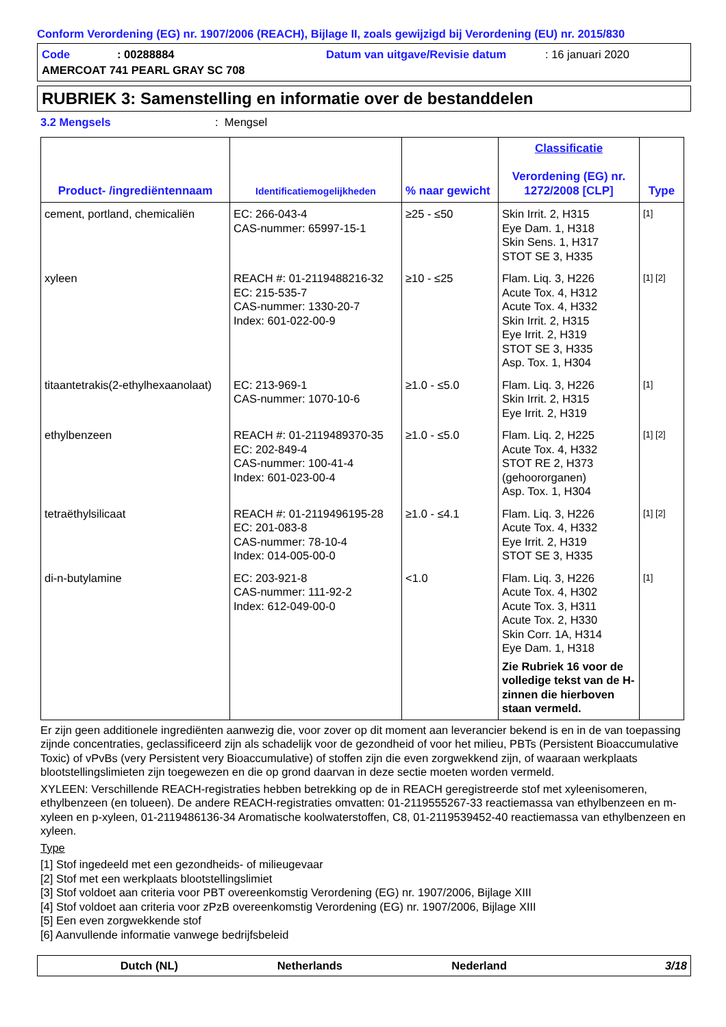Conform Verordening (EG) nr. 1907/2006 (REACH), Bijlage II, zoals gewijzigd bij Verordening (EU) nr. 2015/830
Code: 00288884 Datum van uitgave/Revisie datum: 16 januari 2020
AMERCOAT 741 PEARL GRAY SC 708
RUBRIEK 3: Samenstelling en informatie over de bestanddelen
3.2 Mengsels: Mengsel
| Product- /ingrediëntennaam | Identificatiemogelijkheden | % naar gewicht | Classificatie Verordening (EG) nr. 1272/2008 [CLP] | Type |
| --- | --- | --- | --- | --- |
| cement, portland, chemicaliën | EC: 266-043-4 CAS-nummer: 65997-15-1 | ≥25 - ≤50 | Skin Irrit. 2, H315 Eye Dam. 1, H318 Skin Sens. 1, H317 STOT SE 3, H335 | [1] |
| xyleen | REACH #: 01-2119488216-32 EC: 215-535-7 CAS-nummer: 1330-20-7 Index: 601-022-00-9 | ≥10 - ≤25 | Flam. Liq. 3, H226 Acute Tox. 4, H312 Acute Tox. 4, H332 Skin Irrit. 2, H315 Eye Irrit. 2, H319 STOT SE 3, H335 Asp. Tox. 1, H304 | [1] [2] |
| titaantetrakis(2-ethylhexaanolaat) | EC: 213-969-1 CAS-nummer: 1070-10-6 | ≥1.0 - ≤5.0 | Flam. Liq. 3, H226 Skin Irrit. 2, H315 Eye Irrit. 2, H319 | [1] |
| ethylbenzeen | REACH #: 01-2119489370-35 EC: 202-849-4 CAS-nummer: 100-41-4 Index: 601-023-00-4 | ≥1.0 - ≤5.0 | Flam. Liq. 2, H225 Acute Tox. 4, H332 STOT RE 2, H373 (gehoororganen) Asp. Tox. 1, H304 | [1] [2] |
| tetraëthylsilicaat | REACH #: 01-2119496195-28 EC: 201-083-8 CAS-nummer: 78-10-4 Index: 014-005-00-0 | ≥1.0 - ≤4.1 | Flam. Liq. 3, H226 Acute Tox. 4, H332 Eye Irrit. 2, H319 STOT SE 3, H335 | [1] [2] |
| di-n-butylamine | EC: 203-921-8 CAS-nummer: 111-92-2 Index: 612-049-00-0 | <1.0 | Flam. Liq. 3, H226 Acute Tox. 4, H302 Acute Tox. 3, H311 Acute Tox. 2, H330 Skin Corr. 1A, H314 Eye Dam. 1, H318 Zie Rubriek 16 voor de volledige tekst van de H-zinnen die hierboven staan vermeld. | [1] |
Er zijn geen additionele ingrediënten aanwezig die, voor zover op dit moment aan leverancier bekend is en in de van toepassing zijnde concentraties, geclassificeerd zijn als schadelijk voor de gezondheid of voor het milieu, PBTs (Persistent Bioaccumulative Toxic) of vPvBs (very Persistent very Bioaccumulative) of stoffen zijn die even zorgwekkend zijn, of waaraan werkplaats blootstellingslimieten zijn toegewezen en die op grond daarvan in deze sectie moeten worden vermeld.
XYLEEN: Verschillende REACH-registraties hebben betrekking op de in REACH geregistreerde stof met xyleenisomeren, ethylbenzeen (en tolueen). De andere REACH-registraties omvatten: 01-2119555267-33 reactiemassa van ethylbenzeen en m-xyleen en p-xyleen, 01-2119486136-34 Aromatische koolwaterstoffen, C8, 01-2119539452-40 reactiemassa van ethylbenzeen en xyleen.
Type
[1] Stof ingedeeld met een gezondheids- of milieugevaar
[2] Stof met een werkplaats blootstellingslimiet
[3] Stof voldoet aan criteria voor PBT overeenkomstig Verordening (EG) nr. 1907/2006, Bijlage XIII
[4] Stof voldoet aan criteria voor zPzB overeenkomstig Verordening (EG) nr. 1907/2006, Bijlage XIII
[5] Een even zorgwekkende stof
[6] Aanvullende informatie vanwege bedrijfsbeleid
Dutch (NL) Netherlands Nederland 3/18